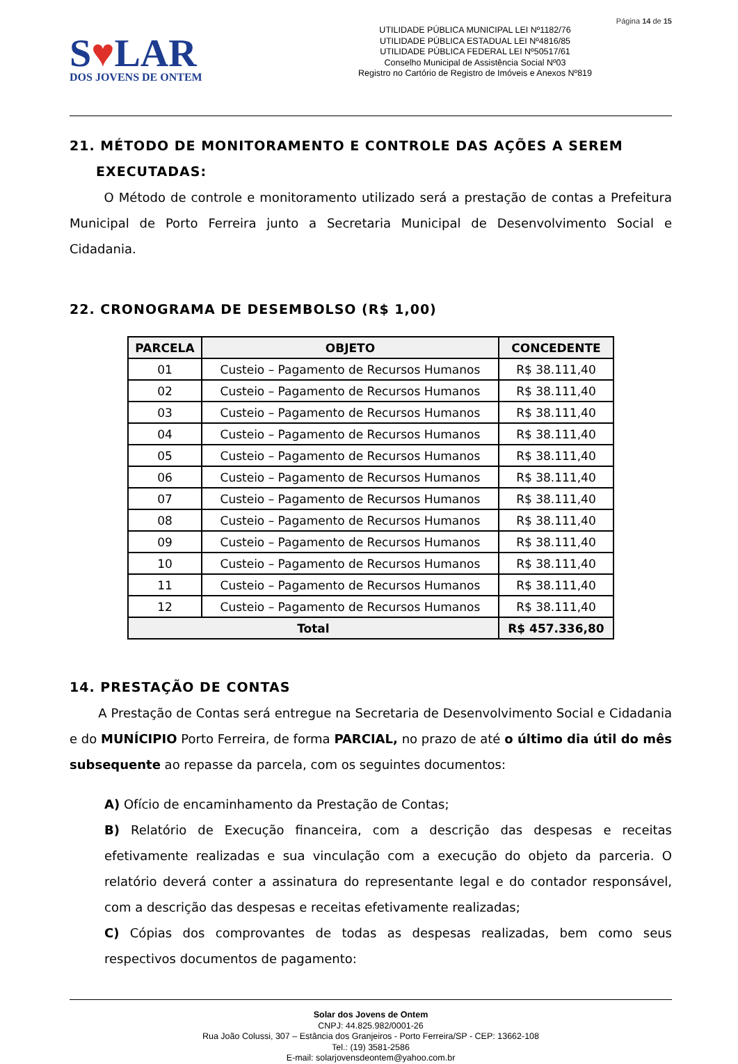Página 14 de 15
S♥LAR
DOS JOVENS DE ONTEM
UTILIDADE PÚBLICA MUNICIPAL LEI Nº1182/76
UTILIDADE PÚBLICA ESTADUAL LEI Nº4816/85
UTILIDADE PÚBLICA FEDERAL LEI Nº50517/61
Conselho Municipal de Assistência Social Nº03
Registro no Cartório de Registro de Imóveis e Anexos Nº819
21. MÉTODO DE MONITORAMENTO E CONTROLE DAS AÇÕES A SEREM
EXECUTADAS:
O Método de controle e monitoramento utilizado será a prestação de contas a Prefeitura Municipal de Porto Ferreira junto a Secretaria Municipal de Desenvolvimento Social e Cidadania.
22. CRONOGRAMA DE DESEMBOLSO (R$ 1,00)
| PARCELA | OBJETO | CONCEDENTE |
| --- | --- | --- |
| 01 | Custeio – Pagamento de Recursos Humanos | R$ 38.111,40 |
| 02 | Custeio – Pagamento de Recursos Humanos | R$ 38.111,40 |
| 03 | Custeio – Pagamento de Recursos Humanos | R$ 38.111,40 |
| 04 | Custeio – Pagamento de Recursos Humanos | R$ 38.111,40 |
| 05 | Custeio – Pagamento de Recursos Humanos | R$ 38.111,40 |
| 06 | Custeio – Pagamento de Recursos Humanos | R$ 38.111,40 |
| 07 | Custeio – Pagamento de Recursos Humanos | R$ 38.111,40 |
| 08 | Custeio – Pagamento de Recursos Humanos | R$ 38.111,40 |
| 09 | Custeio – Pagamento de Recursos Humanos | R$ 38.111,40 |
| 10 | Custeio – Pagamento de Recursos Humanos | R$ 38.111,40 |
| 11 | Custeio – Pagamento de Recursos Humanos | R$ 38.111,40 |
| 12 | Custeio – Pagamento de Recursos Humanos | R$ 38.111,40 |
| Total | | R$ 457.336,80 |
14. PRESTAÇÃO DE CONTAS
A Prestação de Contas será entregue na Secretaria de Desenvolvimento Social e Cidadania e do MUNÍCIPIO Porto Ferreira, de forma PARCIAL, no prazo de até o último dia útil do mês subsequente ao repasse da parcela, com os seguintes documentos:
A) Ofício de encaminhamento da Prestação de Contas;
B) Relatório de Execução financeira, com a descrição das despesas e receitas efetivamente realizadas e sua vinculação com a execução do objeto da parceria. O relatório deverá conter a assinatura do representante legal e do contador responsável, com a descrição das despesas e receitas efetivamente realizadas;
C) Cópias dos comprovantes de todas as despesas realizadas, bem como seus respectivos documentos de pagamento:
Solar dos Jovens de Ontem
CNPJ: 44.825.982/0001-26
Rua João Colussi, 307 – Estância dos Granjeiros - Porto Ferreira/SP - CEP: 13662-108
Tel.: (19) 3581-2586
E-mail: solarjovensdeontem@yahoo.com.br